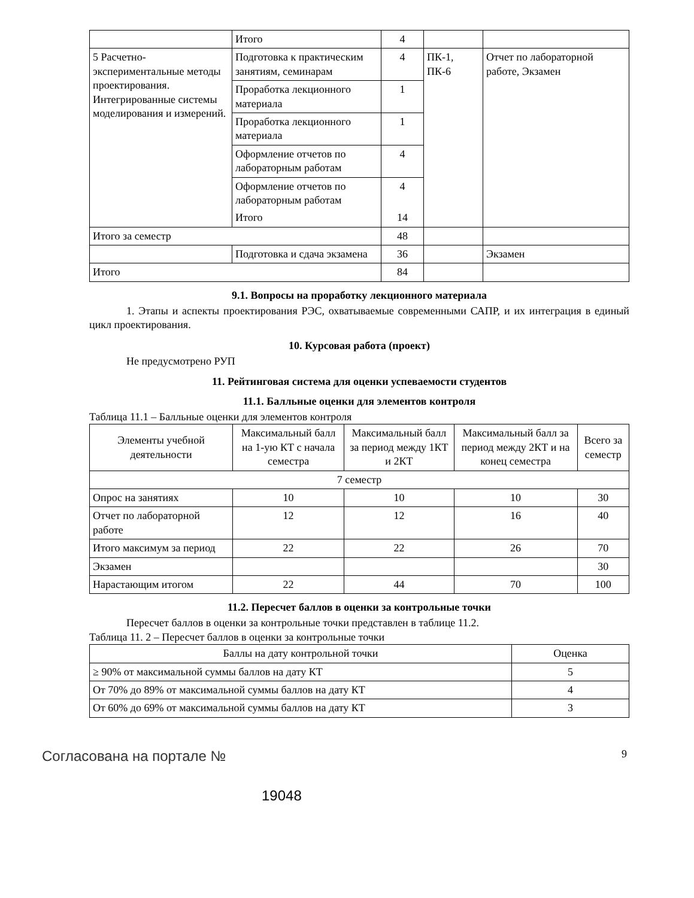| | Итого | 4 | | |
| 5 Расчетно-экспериментальные методы проектирования. Интегрированные системы моделирования и измерений. | Подготовка к практическим занятиям, семинарам | 4 | ПК-1, ПК-6 | Отчет по лабораторной работе, Экзамен |
| | Проработка лекционного материала | 1 | | |
| | Проработка лекционного материала | 1 | | |
| | Оформление отчетов по лабораторным работам | 4 | | |
| | Оформление отчетов по лабораторным работам | 4 | | |
| | Итого | 14 | | |
| Итого за семестр | | 48 | | |
| | Подготовка и сдача экзамена | 36 | | Экзамен |
| Итого | | 84 | | |
9.1. Вопросы на проработку лекционного материала
1. Этапы и аспекты проектирования РЭС, охватываемые современными САПР, и их интеграция в единый цикл проектирования.
10. Курсовая работа (проект)
Не предусмотрено РУП
11. Рейтинговая система для оценки успеваемости студентов
11.1. Балльные оценки для элементов контроля
Таблица 11.1 – Балльные оценки для элементов контроля
| Элементы учебной деятельности | Максимальный балл на 1-ую КТ с начала семестра | Максимальный балл за период между 1КТ и 2КТ | Максимальный балл за период между 2КТ и на конец семестра | Всего за семестр |
| --- | --- | --- | --- | --- |
| 7 семестр | | | | |
| Опрос на занятиях | 10 | 10 | 10 | 30 |
| Отчет по лабораторной работе | 12 | 12 | 16 | 40 |
| Итого максимум за период | 22 | 22 | 26 | 70 |
| Экзамен | | | | 30 |
| Нарастающим итогом | 22 | 44 | 70 | 100 |
11.2. Пересчет баллов в оценки за контрольные точки
Пересчет баллов в оценки за контрольные точки представлен в таблице 11.2.
Таблица 11. 2 – Пересчет баллов в оценки за контрольные точки
| Баллы на дату контрольной точки | Оценка |
| --- | --- |
| ≥ 90% от максимальной суммы баллов на дату КТ | 5 |
| От 70% до 89% от максимальной суммы баллов на дату КТ | 4 |
| От 60% до 69% от максимальной суммы баллов на дату КТ | 3 |
Согласована на портале № 9
19048